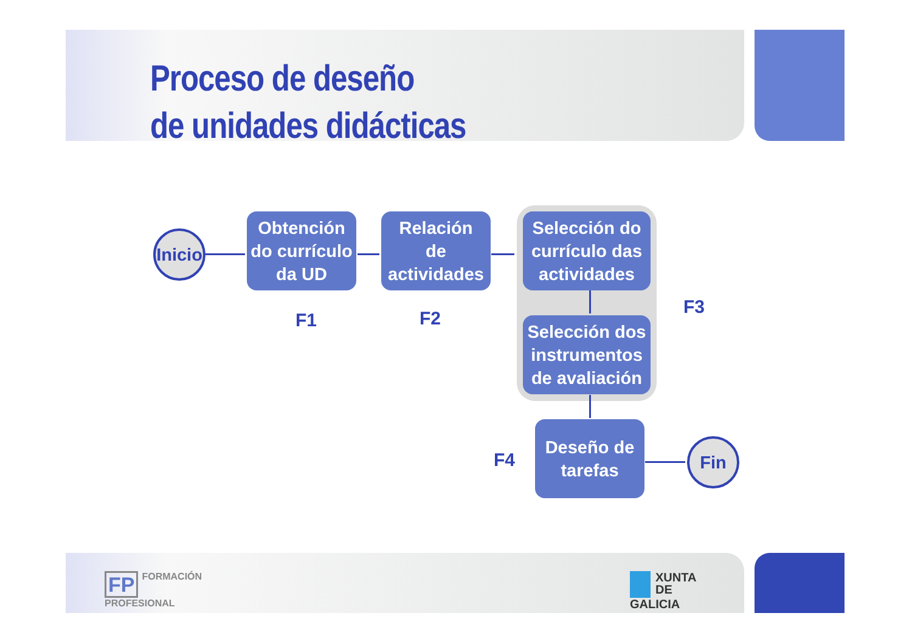Proceso de deseño
de unidades didácticas
Inicio
Obtención
do currículo
da UD
Relación
de
actividades
Selección do
currículo das
actividades
Selección dos
instrumentos
de avaliación
Deseño de
tarefas
Fin
F1 F2
F3
F4
FP FORMACIÓN
PROFESIONAL
XUNTA
DE GALICIA